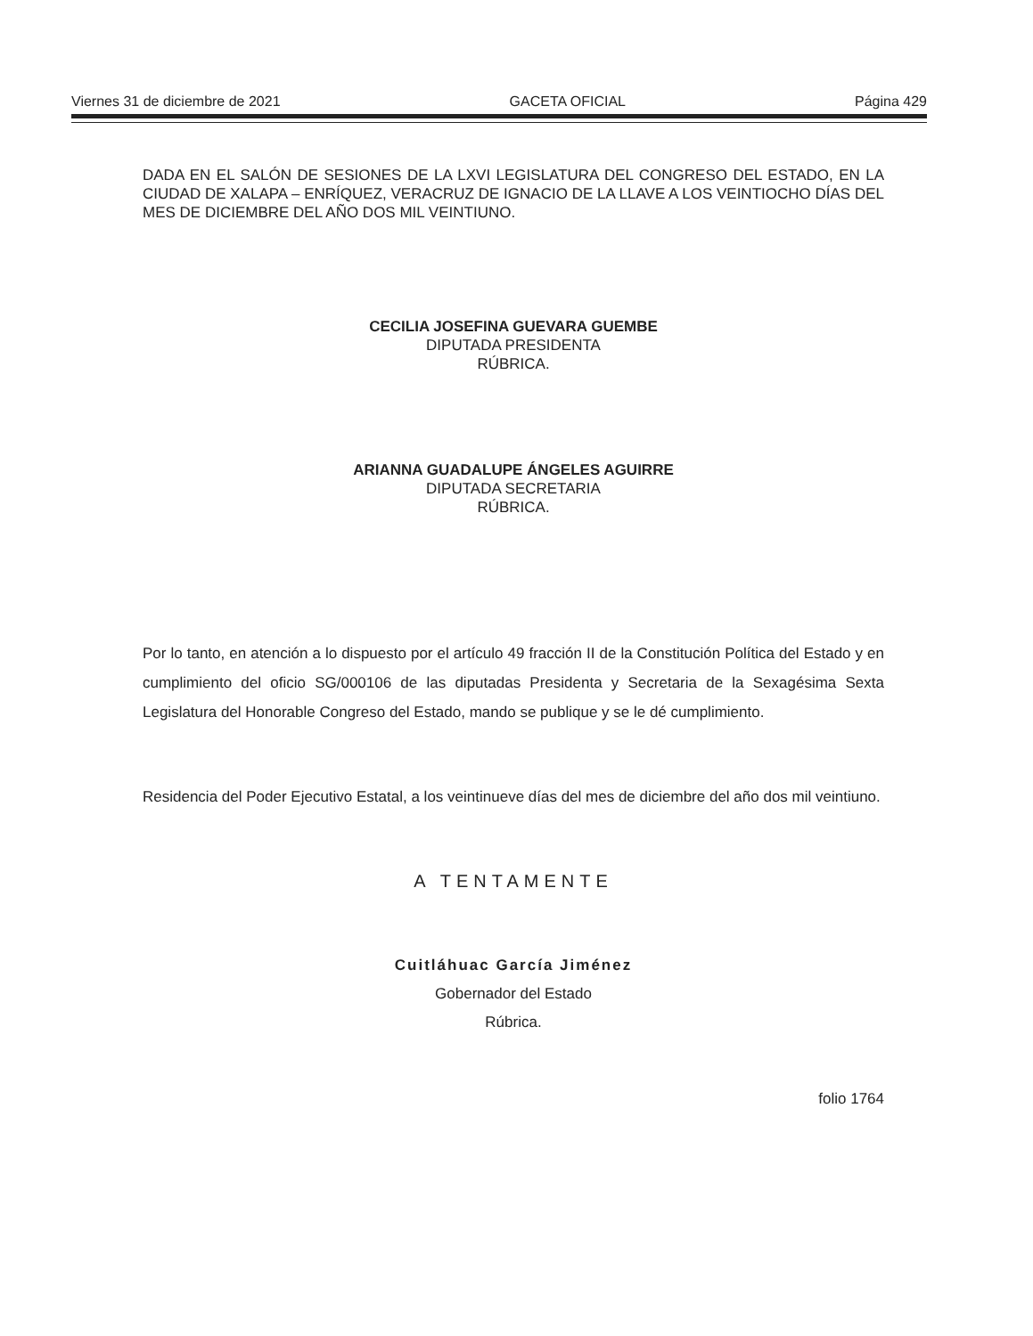Viernes 31 de diciembre de 2021 GACETA OFICIAL Página 429
DADA EN EL SALÓN DE SESIONES DE LA LXVI LEGISLATURA DEL CONGRESO DEL ESTADO, EN LA CIUDAD DE XALAPA – ENRÍQUEZ, VERACRUZ DE IGNACIO DE LA LLAVE A LOS VEINTIOCHO DÍAS DEL MES DE DICIEMBRE DEL AÑO DOS MIL VEINTIUNO.
CECILIA JOSEFINA GUEVARA GUEMBE
DIPUTADA PRESIDENTA
RÚBRICA.
ARIANNA GUADALUPE ÁNGELES AGUIRRE
DIPUTADA SECRETARIA
RÚBRICA.
Por lo tanto, en atención a lo dispuesto por el artículo 49 fracción II de la Constitución Política del Estado y en cumplimiento del oficio SG/000106 de las diputadas Presidenta y Secretaria de la Sexagésima Sexta Legislatura del Honorable Congreso del Estado, mando se publique y se le dé cumplimiento.
Residencia del Poder Ejecutivo Estatal, a los veintinueve días del mes de diciembre del año dos mil veintiuno.
A TENTAMENTE
Cuitláhuac García Jiménez
Gobernador del Estado
Rúbrica.
folio 1764